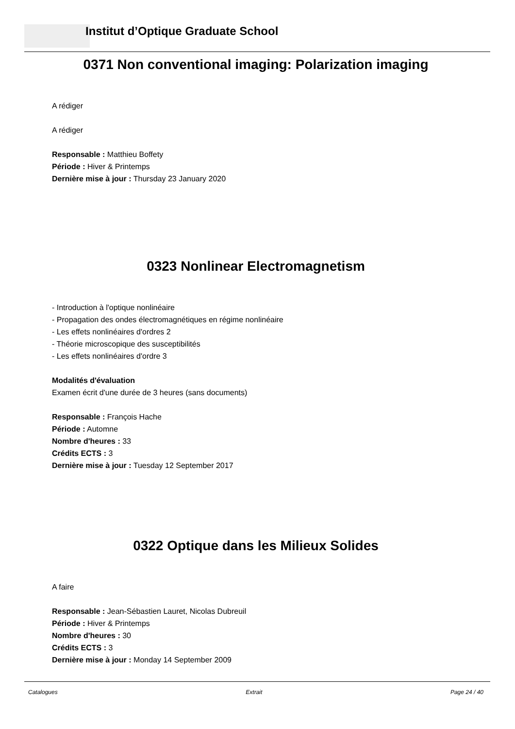Institut d’Optique Graduate School
0371 Non conventional imaging: Polarization imaging
A rédiger
A rédiger
Responsable : Matthieu Boffety
Période : Hiver & Printemps
Dernière mise à jour : Thursday 23 January 2020
0323 Nonlinear Electromagnetism
- Introduction à l'optique nonlinéaire
- Propagation des ondes électromagnétiques en régime nonlinéaire
- Les effets nonlinéaires d'ordres 2
- Théorie microscopique des susceptibilités
- Les effets nonlinéaires d'ordre 3
Modalités d'évaluation
Examen écrit d'une durée de 3 heures (sans documents)
Responsable : François Hache
Période : Automne
Nombre d'heures : 33
Crédits ECTS : 3
Dernière mise à jour : Tuesday 12 September 2017
0322 Optique dans les Milieux Solides
A faire
Responsable : Jean-Sébastien Lauret, Nicolas Dubreuil
Période : Hiver & Printemps
Nombre d'heures : 30
Crédits ECTS : 3
Dernière mise à jour : Monday 14 September 2009
Catalogues Extrait Page 24 / 40